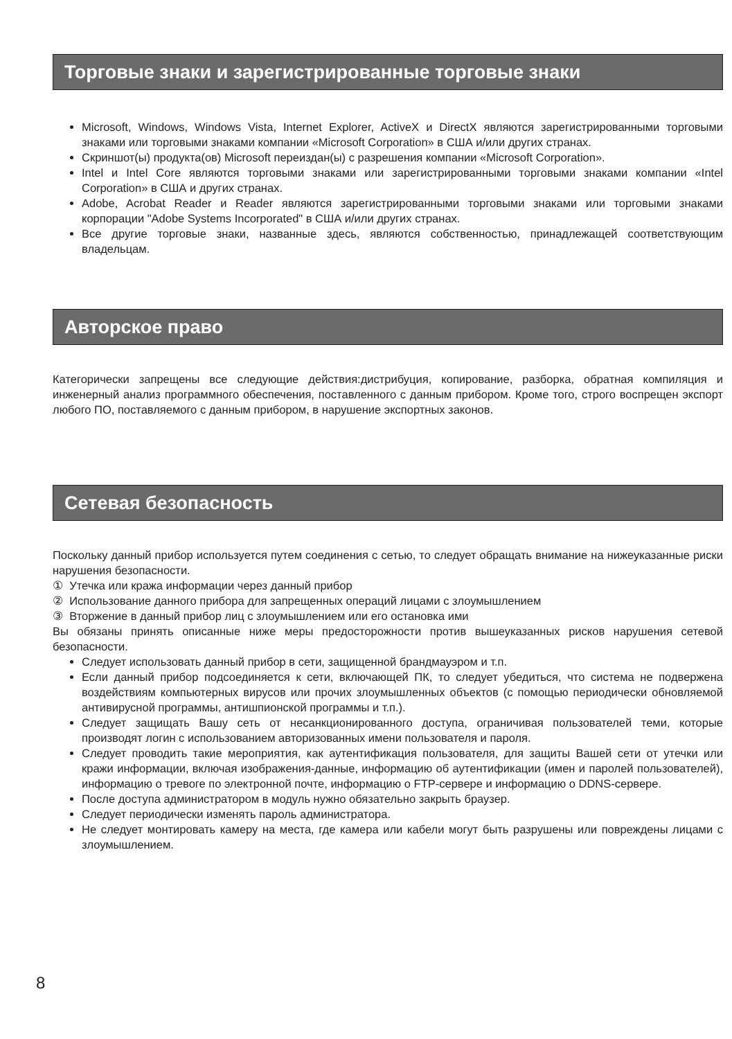Торговые знаки и зарегистрированные торговые знаки
Microsoft, Windows, Windows Vista, Internet Explorer, ActiveX и DirectX являются зарегистрированными торговыми знаками или торговыми знаками компании «Microsoft Corporation» в США и/или других странах.
Скриншот(ы) продукта(ов) Microsoft переиздан(ы) с разрешения компании «Microsoft Corporation».
Intel и Intel Core являются торговыми знаками или зарегистрированными торговыми знаками компании «Intel Corporation» в США и других странах.
Adobe, Acrobat Reader и Reader являются зарегистрированными торговыми знаками или торговыми знаками корпорации "Adobe Systems Incorporated" в США и/или других странах.
Все другие торговые знаки, названные здесь, являются собственностью, принадлежащей соответствующим владельцам.
Авторское право
Категорически запрещены все следующие действия:дистрибуция, копирование, разборка, обратная компиляция и инженерный анализ программного обеспечения, поставленного с данным прибором. Кроме того, строго воспрещен экспорт любого ПО, поставляемого с данным прибором, в нарушение экспортных законов.
Сетевая безопасность
Поскольку данный прибор используется путем соединения с сетью, то следует обращать внимание на нижеуказанные риски нарушения безопасности.
① Утечка или кража информации через данный прибор
② Использование данного прибора для запрещенных операций лицами с злоумышлением
③ Вторжение в данный прибор лиц с злоумышлением или его остановка ими
Вы обязаны принять описанные ниже меры предосторожности против вышеуказанных рисков нарушения сетевой безопасности.
Следует использовать данный прибор в сети, защищенной брандмауэром и т.п.
Если данный прибор подсоединяется к сети, включающей ПК, то следует убедиться, что система не подвержена воздействиям компьютерных вирусов или прочих злоумышленных объектов (с помощью периодически обновляемой антивирусной программы, антишпионской программы и т.п.).
Следует защищать Вашу сеть от несанкционированного доступа, ограничивая пользователей теми, которые производят логин с использованием авторизованных имени пользователя и пароля.
Следует проводить такие мероприятия, как аутентификация пользователя, для защиты Вашей сети от утечки или кражи информации, включая изображения-данные, информацию об аутентификации (имен и паролей пользователей), информацию о тревоге по электронной почте, информацию о FTP-сервере и информацию о DDNS-сервере.
После доступа администратором в модуль нужно обязательно закрыть браузер.
Следует периодически изменять пароль администратора.
Не следует монтировать камеру на места, где камера или кабели могут быть разрушены или повреждены лицами с злоумышлением.
8